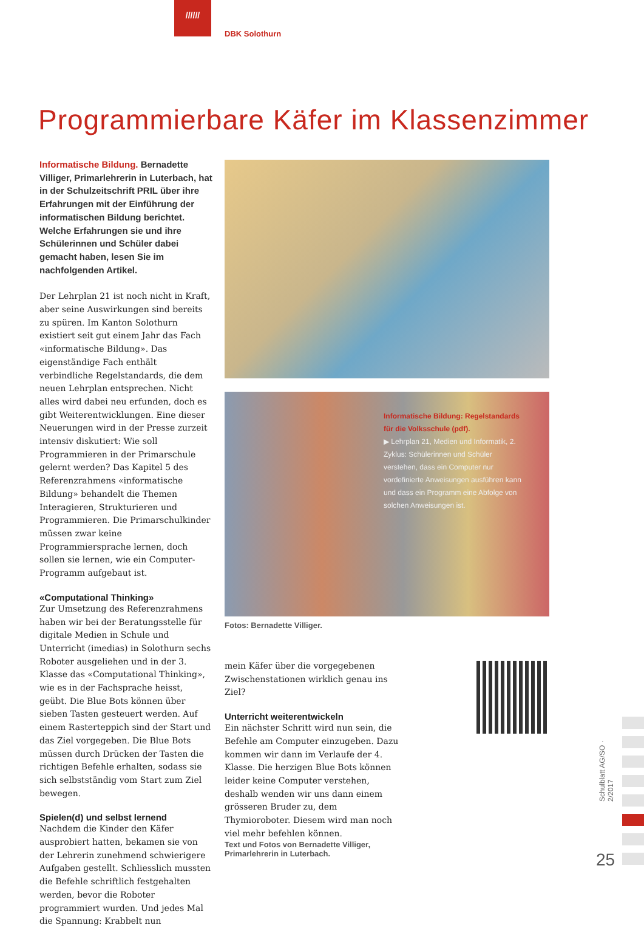//////
DBK Solothurn
Programmierbare Käfer im Klassenzimmer
Informatische Bildung. Bernadette Villiger, Primarlehrerin in Luterbach, hat in der Schulzeitschrift PRIL über ihre Erfahrungen mit der Einführung der informatischen Bildung berichtet. Welche Erfahrungen sie und ihre Schülerinnen und Schüler dabei gemacht haben, lesen Sie im nachfolgenden Artikel.
Der Lehrplan 21 ist noch nicht in Kraft, aber seine Auswirkungen sind bereits zu spüren. Im Kanton Solothurn existiert seit gut einem Jahr das Fach «informatische Bildung». Das eigenständige Fach enthält verbindliche Regelstandards, die dem neuen Lehrplan entsprechen. Nicht alles wird dabei neu erfunden, doch es gibt Weiterentwicklungen. Eine dieser Neuerungen wird in der Presse zurzeit intensiv diskutiert: Wie soll Programmieren in der Primarschule gelernt werden? Das Kapitel 5 des Referenzrahmens «informatische Bildung» behandelt die Themen Interagieren, Strukturieren und Programmieren. Die Primarschulkinder müssen zwar keine Programmiersprache lernen, doch sollen sie lernen, wie ein Computer-Programm aufgebaut ist.
«Computational Thinking»
Zur Umsetzung des Referenzrahmens haben wir bei der Beratungsstelle für digitale Medien in Schule und Unterricht (imedias) in Solothurn sechs Roboter ausgeliehen und in der 3. Klasse das «Computational Thinking», wie es in der Fachsprache heisst, geübt. Die Blue Bots können über sieben Tasten gesteuert werden. Auf einem Rasterteppich sind der Start und das Ziel vorgegeben. Die Blue Bots müssen durch Drücken der Tasten die richtigen Befehle erhalten, sodass sie sich selbstständig vom Start zum Ziel bewegen.
Spielen(d) und selbst lernend
Nachdem die Kinder den Käfer ausprobiert hatten, bekamen sie von der Lehrerin zunehmend schwierigere Aufgaben gestellt. Schliesslich mussten die Befehle schriftlich festgehalten werden, bevor die Roboter programmiert wurden. Und jedes Mal die Spannung: Krabbelt nun
Informatische Bildung: Regelstandards für die Volksschule (pdf).
▶ Lehrplan 21, Medien und Informatik, 2. Zyklus: Schülerinnen und Schüler verstehen, dass ein Computer nur vordefinierte Anweisungen ausführen kann und dass ein Programm eine Abfolge von solchen Anweisungen ist.
Fotos: Bernadette Villiger.
mein Käfer über die vorgegebenen Zwischenstationen wirklich genau ins Ziel?
Unterricht weiterentwickeln
Ein nächster Schritt wird nun sein, die Befehle am Computer einzugeben. Dazu kommen wir dann im Verlaufe der 4. Klasse. Die herzigen Blue Bots können leider keine Computer verstehen, deshalb wenden wir uns dann einem grösseren Bruder zu, dem Thymioroboter. Diesem wird man noch viel mehr befehlen können.
Text und Fotos von Bernadette Villiger, Primarlehrerin in Luterbach.
Schulblatt AG/SO · 2/2017
25